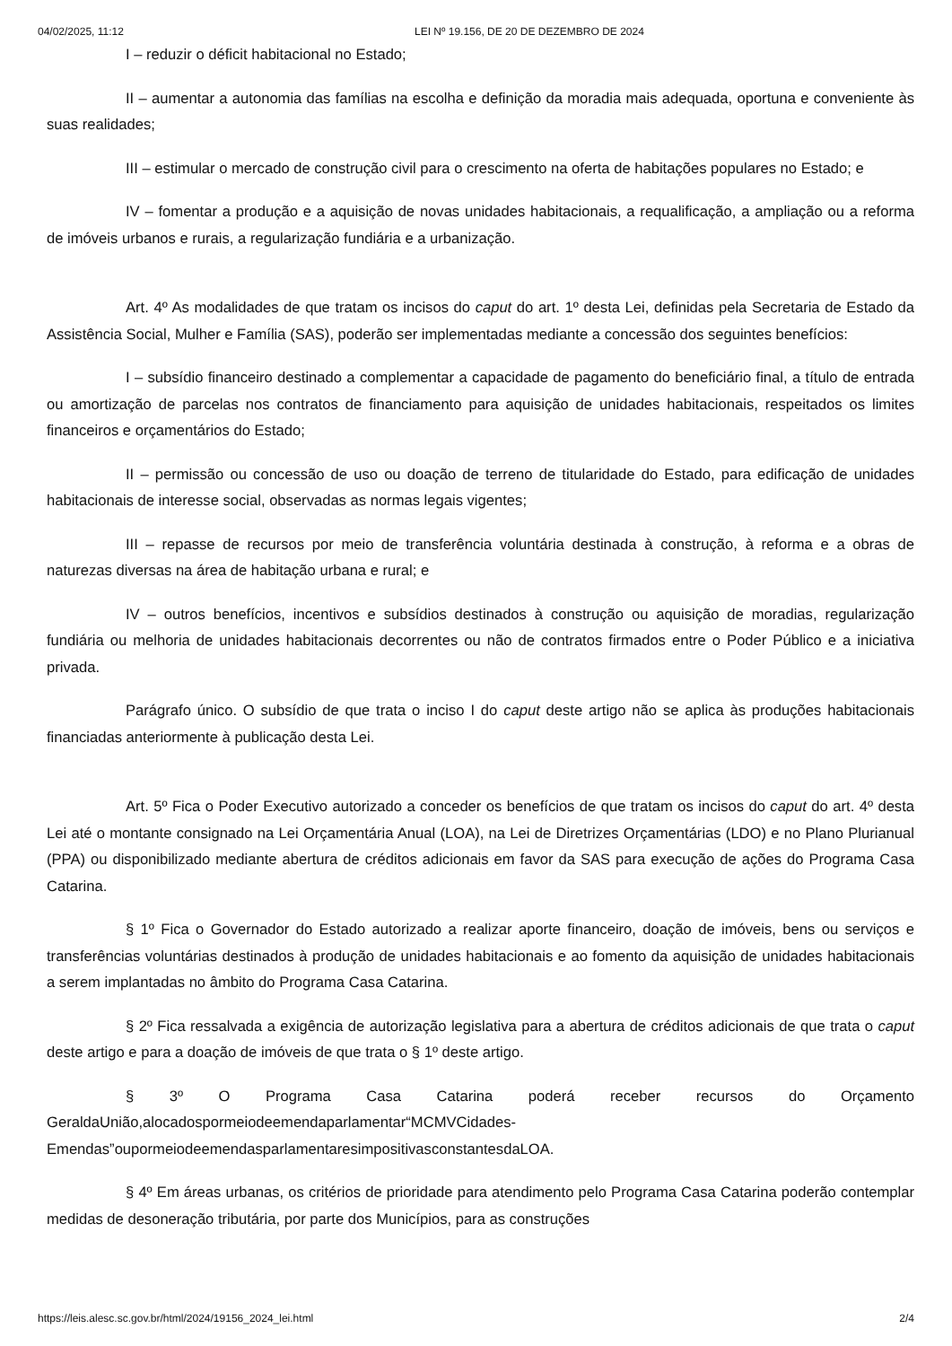04/02/2025, 11:12 LEI Nº 19.156, DE 20 DE DEZEMBRO DE 2024
I – reduzir o déficit habitacional no Estado;
II – aumentar a autonomia das famílias na escolha e definição da moradia mais adequada, oportuna e conveniente às suas realidades;
III – estimular o mercado de construção civil para o crescimento na oferta de habitações populares no Estado; e
IV – fomentar a produção e a aquisição de novas unidades habitacionais, a requalificação, a ampliação ou a reforma de imóveis urbanos e rurais, a regularização fundiária e a urbanização.
Art. 4º As modalidades de que tratam os incisos do caput do art. 1º desta Lei, definidas pela Secretaria de Estado da Assistência Social, Mulher e Família (SAS), poderão ser implementadas mediante a concessão dos seguintes benefícios:
I – subsídio financeiro destinado a complementar a capacidade de pagamento do beneficiário final, a título de entrada ou amortização de parcelas nos contratos de financiamento para aquisição de unidades habitacionais, respeitados os limites financeiros e orçamentários do Estado;
II – permissão ou concessão de uso ou doação de terreno de titularidade do Estado, para edificação de unidades habitacionais de interesse social, observadas as normas legais vigentes;
III – repasse de recursos por meio de transferência voluntária destinada à construção, à reforma e a obras de naturezas diversas na área de habitação urbana e rural; e
IV – outros benefícios, incentivos e subsídios destinados à construção ou aquisição de moradias, regularização fundiária ou melhoria de unidades habitacionais decorrentes ou não de contratos firmados entre o Poder Público e a iniciativa privada.
Parágrafo único. O subsídio de que trata o inciso I do caput deste artigo não se aplica às produções habitacionais financiadas anteriormente à publicação desta Lei.
Art. 5º Fica o Poder Executivo autorizado a conceder os benefícios de que tratam os incisos do caput do art. 4º desta Lei até o montante consignado na Lei Orçamentária Anual (LOA), na Lei de Diretrizes Orçamentárias (LDO) e no Plano Plurianual (PPA) ou disponibilizado mediante abertura de créditos adicionais em favor da SAS para execução de ações do Programa Casa Catarina.
§ 1º Fica o Governador do Estado autorizado a realizar aporte financeiro, doação de imóveis, bens ou serviços e transferências voluntárias destinados à produção de unidades habitacionais e ao fomento da aquisição de unidades habitacionais a serem implantadas no âmbito do Programa Casa Catarina.
§ 2º Fica ressalvada a exigência de autorização legislativa para a abertura de créditos adicionais de que trata o caput deste artigo e para a doação de imóveis de que trata o § 1º deste artigo.
§ 3º O Programa Casa Catarina poderá receber recursos do Orçamento GeraldaUnião,alocadospormeiodeemendaparlamentar“MCMVCidades-Emendas”oupormeiodeemendasparlamentaresimpositivasconstantesdaLOA.
§ 4º Em áreas urbanas, os critérios de prioridade para atendimento pelo Programa Casa Catarina poderão contemplar medidas de desoneração tributária, por parte dos Municípios, para as construções
https://leis.alesc.sc.gov.br/html/2024/19156_2024_lei.html 2/4